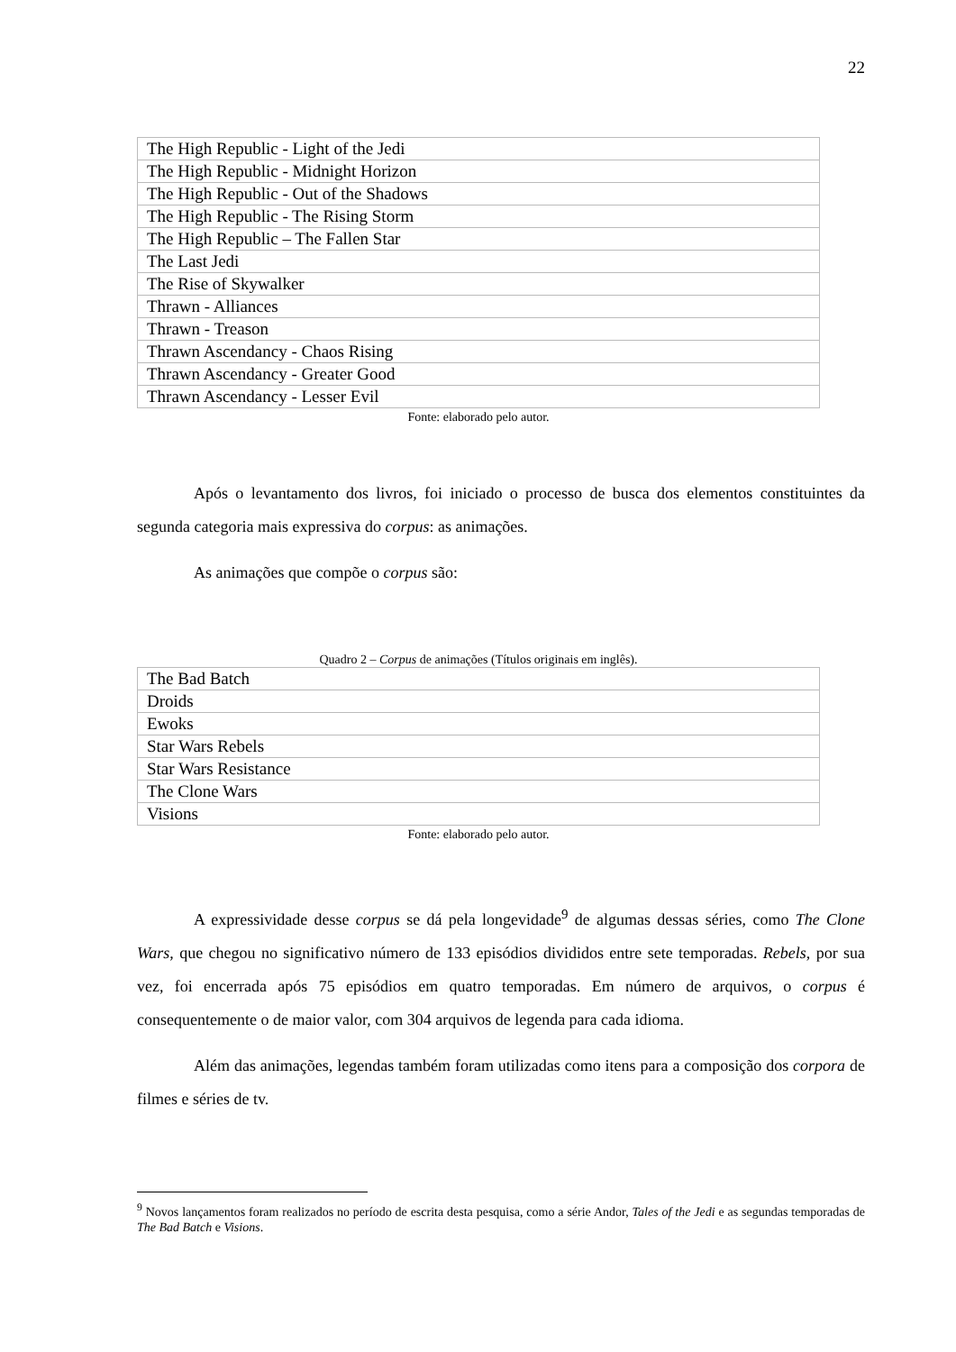22
| The High Republic - Light of the Jedi |
| The High Republic - Midnight Horizon |
| The High Republic - Out of the Shadows |
| The High Republic - The Rising Storm |
| The High Republic – The Fallen Star |
| The Last Jedi |
| The Rise of Skywalker |
| Thrawn - Alliances |
| Thrawn - Treason |
| Thrawn Ascendancy - Chaos Rising |
| Thrawn Ascendancy - Greater Good |
| Thrawn Ascendancy - Lesser Evil |
Fonte: elaborado pelo autor.
Após o levantamento dos livros, foi iniciado o processo de busca dos elementos constituintes da segunda categoria mais expressiva do corpus: as animações.
As animações que compõe o corpus são:
Quadro 2 – Corpus de animações (Títulos originais em inglês).
| The Bad Batch |
| Droids |
| Ewoks |
| Star Wars Rebels |
| Star Wars Resistance |
| The Clone Wars |
| Visions |
Fonte: elaborado pelo autor.
A expressividade desse corpus se dá pela longevidade<sup>9</sup> de algumas dessas séries, como The Clone Wars, que chegou no significativo número de 133 episódios divididos entre sete temporadas. Rebels, por sua vez, foi encerrada após 75 episódios em quatro temporadas. Em número de arquivos, o corpus é consequentemente o de maior valor, com 304 arquivos de legenda para cada idioma.
Além das animações, legendas também foram utilizadas como itens para a composição dos corpora de filmes e séries de tv.
<sup>9</sup> Novos lançamentos foram realizados no período de escrita desta pesquisa, como a série Andor, Tales of the Jedi e as segundas temporadas de The Bad Batch e Visions.